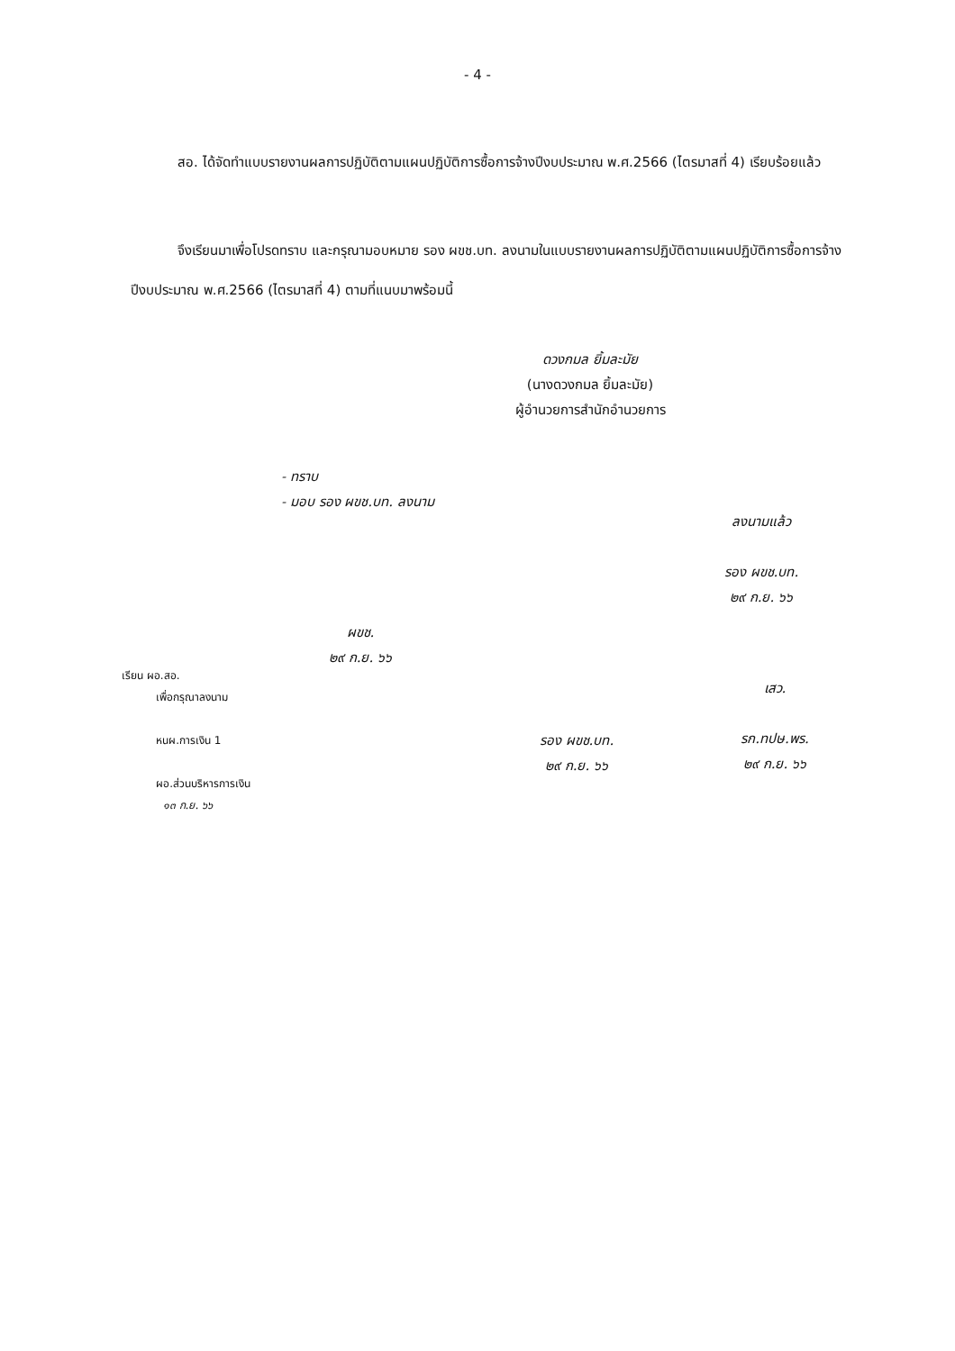- 4 -
สอ. ได้จัดทำแบบรายงานผลการปฏิบัติตามแผนปฏิบัติการซื้อการจ้างปีงบประมาณ พ.ศ.2566 (ไตรมาสที่ 4) เรียบร้อยแล้ว
จึงเรียนมาเพื่อโปรดทราบ และกรุณามอบหมาย รอง ผขช.บท. ลงนามในแบบรายงานผลการปฏิบัติตามแผนปฏิบัติการซื้อการจ้างปีงบประมาณ พ.ศ.2566 (ไตรมาสที่ 4) ตามที่แนบมาพร้อมนี้
ดวงกมล ยิ้มละมัย
(นางดวงกมล ยิ้มละมัย)
ผู้อำนวยการสำนักอำนวยการ
- ทราบ
- มอบ รอง ผขช.บท. ลงนาม
ลงนามแล้ว
รอง ผขช.บท.
๒๙ ก.ย. ๖๖
ผขช.
๒๙ ก.ย. ๖๖
เรียน ผอ.สอ.
เพื่อกรุณาลงนาม
หนผ.การเงิน 1
ผอ.ส่วนบริหารการเงิน
๑๓ ก.ย. ๖๖
รอง ผขช.บท.
๒๙ ก.ย. ๖๖
เสว.
รก.ทปษ.พร.
๒๙ ก.ย. ๖๖